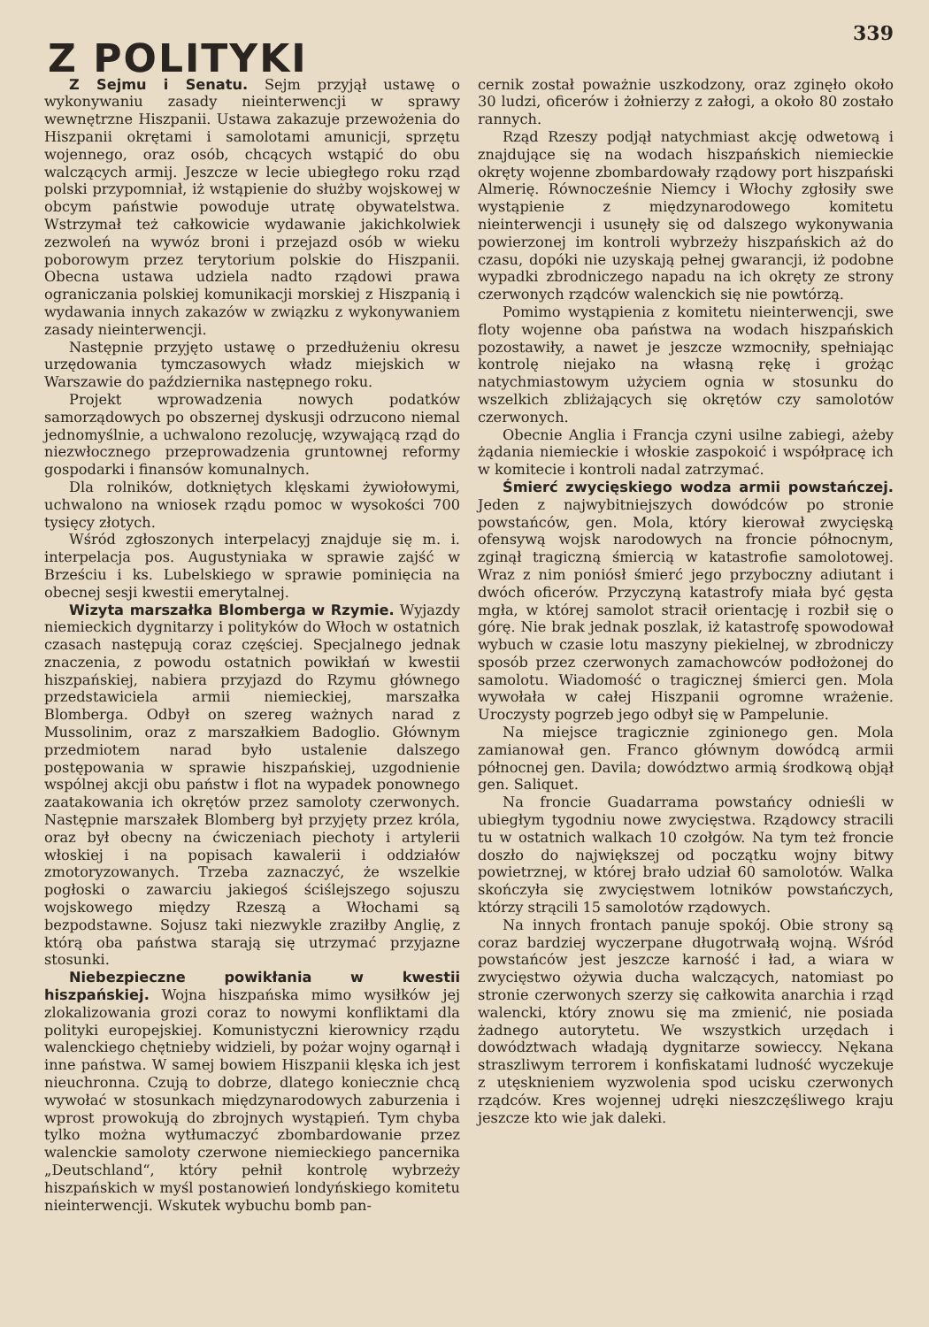339
Z POLITYKI
Z Sejmu i Senatu. Sejm przyjął ustawę o wykonywaniu zasady nieinterwencji w sprawy wewnętrzne Hiszpanii. Ustawa zakazuje przewożenia do Hiszpanii okrętami i samolotami amunicji, sprzętu wojennego, oraz osób, chcących wstąpić do obu walczących armij. Jeszcze w lecie ubiegłego roku rząd polski przypomniał, iż wstąpienie do służby wojskowej w obcym państwie powoduje utratę obywatelstwa. Wstrzymał też całkowicie wydawanie jakichkolwiek zezwoleń na wywóz broni i przejazd osób w wieku poborowym przez terytorium polskie do Hiszpanii. Obecna ustawa udziela nadto rządowi prawa ograniczania polskiej komunikacji morskiej z Hiszpanią i wydawania innych zakazów w związku z wykonywaniem zasady nieinterwencji.
Następnie przyjęto ustawę o przedłużeniu okresu urzędowania tymczasowych władz miejskich w Warszawie do października następnego roku.
Projekt wprowadzenia nowych podatków samorządowych po obszernej dyskusji odrzucono niemal jednomyślnie, a uchwalono rezolucję, wzywającą rząd do niezwłocznego przeprowadzenia gruntownej reformy gospodarki i finansów komunalnych.
Dla rolników, dotkniętych klęskami żywiołowymi, uchwalono na wniosek rządu pomoc w wysokości 700 tysięcy złotych.
Wśród zgłoszonych interpelacyj znajduje się m. i. interpelacja pos. Augustyniaka w sprawie zajść w Brześciu i ks. Lubelskiego w sprawie pominięcia na obecnej sesji kwestii emerytalnej.
Wizyta marszałka Blomberga w Rzymie. Wyjazdy niemieckich dygnitarzy i polityków do Włoch w ostatnich czasach następują coraz częściej. Specjalnego jednak znaczenia, z powodu ostatnich powikłań w kwestii hiszpańskiej, nabiera przyjazd do Rzymu głównego przedstawiciela armii niemieckiej, marszałka Blomberga. Odbył on szereg ważnych narad z Mussolinim, oraz z marszałkiem Badoglio. Głównym przedmiotem narad było ustalenie dalszego postępowania w sprawie hiszpańskiej, uzgodnienie wspólnej akcji obu państw i flot na wypadek ponownego zaatakowania ich okrętów przez samoloty czerwonych. Następnie marszałek Blomberg był przyjęty przez króla, oraz był obecny na ćwiczeniach piechoty i artylerii włoskiej i na popisach kawalerii i oddziałów zmotoryzowanych. Trzeba zaznaczyć, że wszelkie pogłoski o zawarciu jakiegoś ściślejszego sojuszu wojskowego między Rzeszą a Włochami są bezpodstawne. Sojusz taki niezwykle zraziłby Anglię, z którą oba państwa starają się utrzymać przyjazne stosunki.
Niebezpieczne powikłania w kwestii hiszpańskiej. Wojna hiszpańska mimo wysiłków jej zlokalizowania grozi coraz to nowymi konfliktami dla polityki europejskiej. Komunistyczni kierownicy rządu walenckiego chętnieby widzieli, by pożar wojny ogarnął i inne państwa. W samej bowiem Hiszpanii klęska ich jest nieuchronna. Czują to dobrze, dlatego koniecznie chcą wywołać w stosunkach międzynarodowych zaburzenia i wprost prowokują do zbrojnych wystąpień. Tym chyba tylko można wytłumaczyć zbombardowanie przez walenckie samoloty czerwone niemieckiego pancernika „Deutschland“, który pełnił kontrolę wybrzeży hiszpańskich w myśl postanowień londyńskiego komitetu nieinterwencji. Wskutek wybuchu bomb pan-
cernik został poważnie uszkodzony, oraz zginęło około 30 ludzi, oficerów i żołnierzy z załogi, a około 80 zostało rannych.
Rząd Rzeszy podjął natychmiast akcję odwetową i znajdujące się na wodach hiszpańskich niemieckie okręty wojenne zbombardowały rządowy port hiszpański Almerię. Równocześnie Niemcy i Włochy zgłosiły swe wystąpienie z międzynarodowego komitetu nieinterwencji i usunęły się od dalszego wykonywania powierzonej im kontroli wybrzeży hiszpańskich aż do czasu, dopóki nie uzyskają pełnej gwarancji, iż podobne wypadki zbrodniczego napadu na ich okręty ze strony czerwonych rządców walenckich się nie powtórzą.
Pomimo wystąpienia z komitetu nieinterwencji, swe floty wojenne oba państwa na wodach hiszpańskich pozostawiły, a nawet je jeszcze wzmocniły, spełniając kontrolę niejako na własną rękę i grożąc natychmiastowym użyciem ognia w stosunku do wszelkich zbliżających się okrętów czy samolotów czerwonych.
Obecnie Anglia i Francja czyni usilne zabiegi, ażeby żądania niemieckie i włoskie zaspokoić i współpracę ich w komitecie i kontroli nadal zatrzymać.
Śmierć zwycięskiego wodza armii powstańczej. Jeden z najwybitniejszych dowódców po stronie powstańców, gen. Mola, który kierował zwycięską ofensywą wojsk narodowych na froncie północnym, zginął tragiczną śmiercią w katastrofie samolotowej. Wraz z nim poniósł śmierć jego przyboczny adiutant i dwóch oficerów. Przyczyną katastrofy miała być gęsta mgła, w której samolot stracił orientację i rozbił się o górę. Nie brak jednak poszlak, iż katastrofę spowodował wybuch w czasie lotu maszyny piekielnej, w zbrodniczy sposób przez czerwonych zamachowców podłożonej do samolotu. Wiadomość o tragicznej śmierci gen. Mola wywołała w całej Hiszpanii ogromne wrażenie. Uroczysty pogrzeb jego odbył się w Pampelunie.
Na miejsce tragicznie zginionego gen. Mola zamianował gen. Franco głównym dowódcą armii północnej gen. Davila; dowództwo armią środkową objął gen. Saliquet.
Na froncie Guadarrama powstańcy odnieśli w ubiegłym tygodniu nowe zwycięstwa. Rządowcy stracili tu w ostatnich walkach 10 czołgów. Na tym też froncie doszło do największej od początku wojny bitwy powietrznej, w której brało udział 60 samolotów. Walka skończyła się zwycięstwem lotników powstańczych, którzy strącili 15 samolotów rządowych.
Na innych frontach panuje spokój. Obie strony są coraz bardziej wyczerpane długotrwałą wojną. Wśród powstańców jest jeszcze karność i ład, a wiara w zwycięstwo ożywia ducha walczących, natomiast po stronie czerwonych szerzy się całkowita anarchia i rząd walencki, który znowu się ma zmienić, nie posiada żadnego autorytetu. We wszystkich urzędach i dowództwach władają dygnitarze sowieccy. Nękana straszliwym terrorem i konfiskatami ludność wyczekuje z utęsknieniem wyzwolenia spod ucisku czerwonych rządców. Kres wojennej udręki nieszczęśliwego kraju jeszcze kto wie jak daleki.